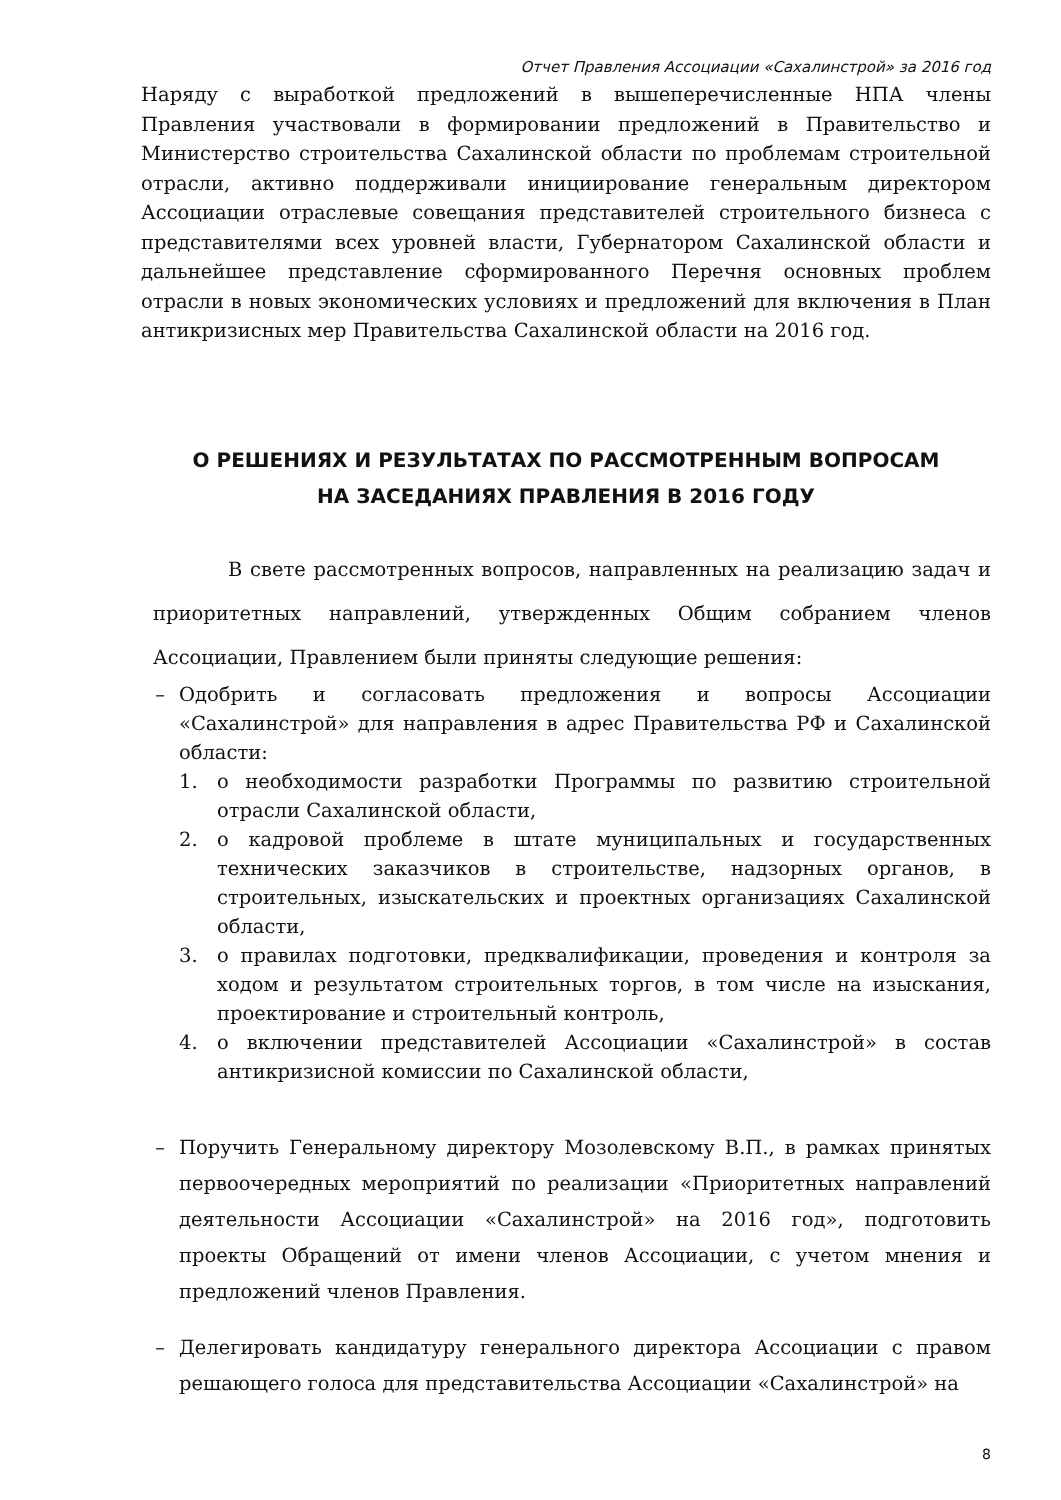Отчет Правления Ассоциации «Сахалинстрой» за 2016 год
Наряду с выработкой предложений в вышеперечисленные НПА члены Правления участвовали в формировании предложений в Правительство и Министерство строительства Сахалинской области по проблемам строительной отрасли, активно поддерживали инициирование генеральным директором Ассоциации отраслевые совещания представителей строительного бизнеса с представителями всех уровней власти, Губернатором Сахалинской области и дальнейшее представление сформированного Перечня основных проблем отрасли в новых экономических условиях и предложений для включения в План антикризисных мер Правительства Сахалинской области на 2016 год.
О РЕШЕНИЯХ И РЕЗУЛЬТАТАХ ПО РАССМОТРЕННЫМ ВОПРОСАМ
НА ЗАСЕДАНИЯХ ПРАВЛЕНИЯ В 2016 ГОДУ
В свете рассмотренных вопросов, направленных на реализацию задач и приоритетных направлений, утвержденных Общим собранием членов Ассоциации, Правлением были приняты следующие решения:
– Одобрить и согласовать предложения и вопросы Ассоциации «Сахалинстрой» для направления в адрес Правительства РФ и Сахалинской области:
1. о необходимости разработки Программы по развитию строительной отрасли Сахалинской области,
2. о кадровой проблеме в штате муниципальных и государственных технических заказчиков в строительстве, надзорных органов, в строительных, изыскательских и проектных организациях Сахалинской области,
3. о правилах подготовки, предквалификации, проведения и контроля за ходом и результатом строительных торгов, в том числе на изыскания, проектирование и строительный контроль,
4. о включении представителей Ассоциации «Сахалинстрой» в состав антикризисной комиссии по Сахалинской области,
– Поручить Генеральному директору Мозолевскому В.П., в рамках принятых первоочередных мероприятий по реализации «Приоритетных направлений деятельности Ассоциации «Сахалинстрой» на 2016 год», подготовить проекты Обращений от имени членов Ассоциации, с учетом мнения и предложений членов Правления.
– Делегировать кандидатуру генерального директора Ассоциации с правом решающего голоса для представительства Ассоциации «Сахалинстрой» на
8